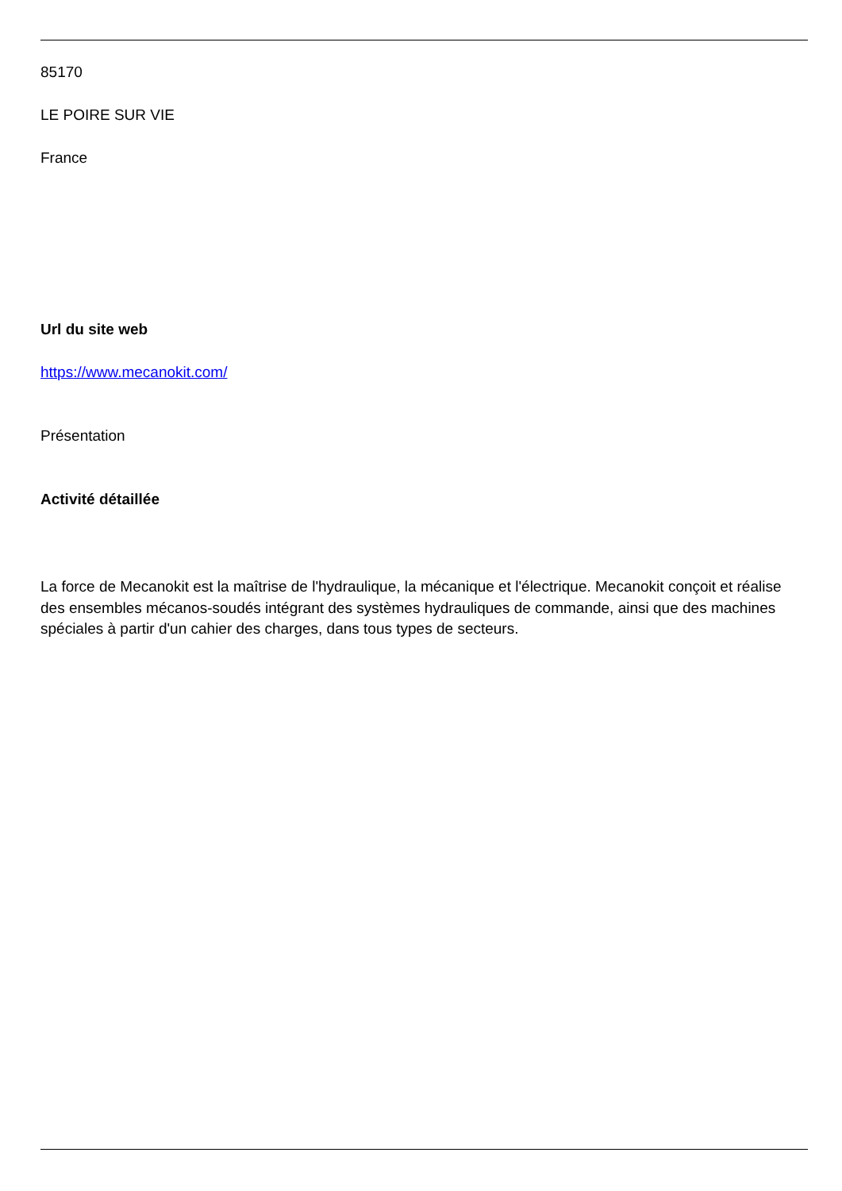85170
LE POIRE SUR VIE
France
Url du site web
https://www.mecanokit.com/
Présentation
Activité détaillée
La force de Mecanokit est la maîtrise de l'hydraulique, la mécanique et l'électrique. Mecanokit conçoit et réalise des ensembles mécanos-soudés intégrant des systèmes hydrauliques de commande, ainsi que des machines spéciales à partir d'un cahier des charges, dans tous types de secteurs.